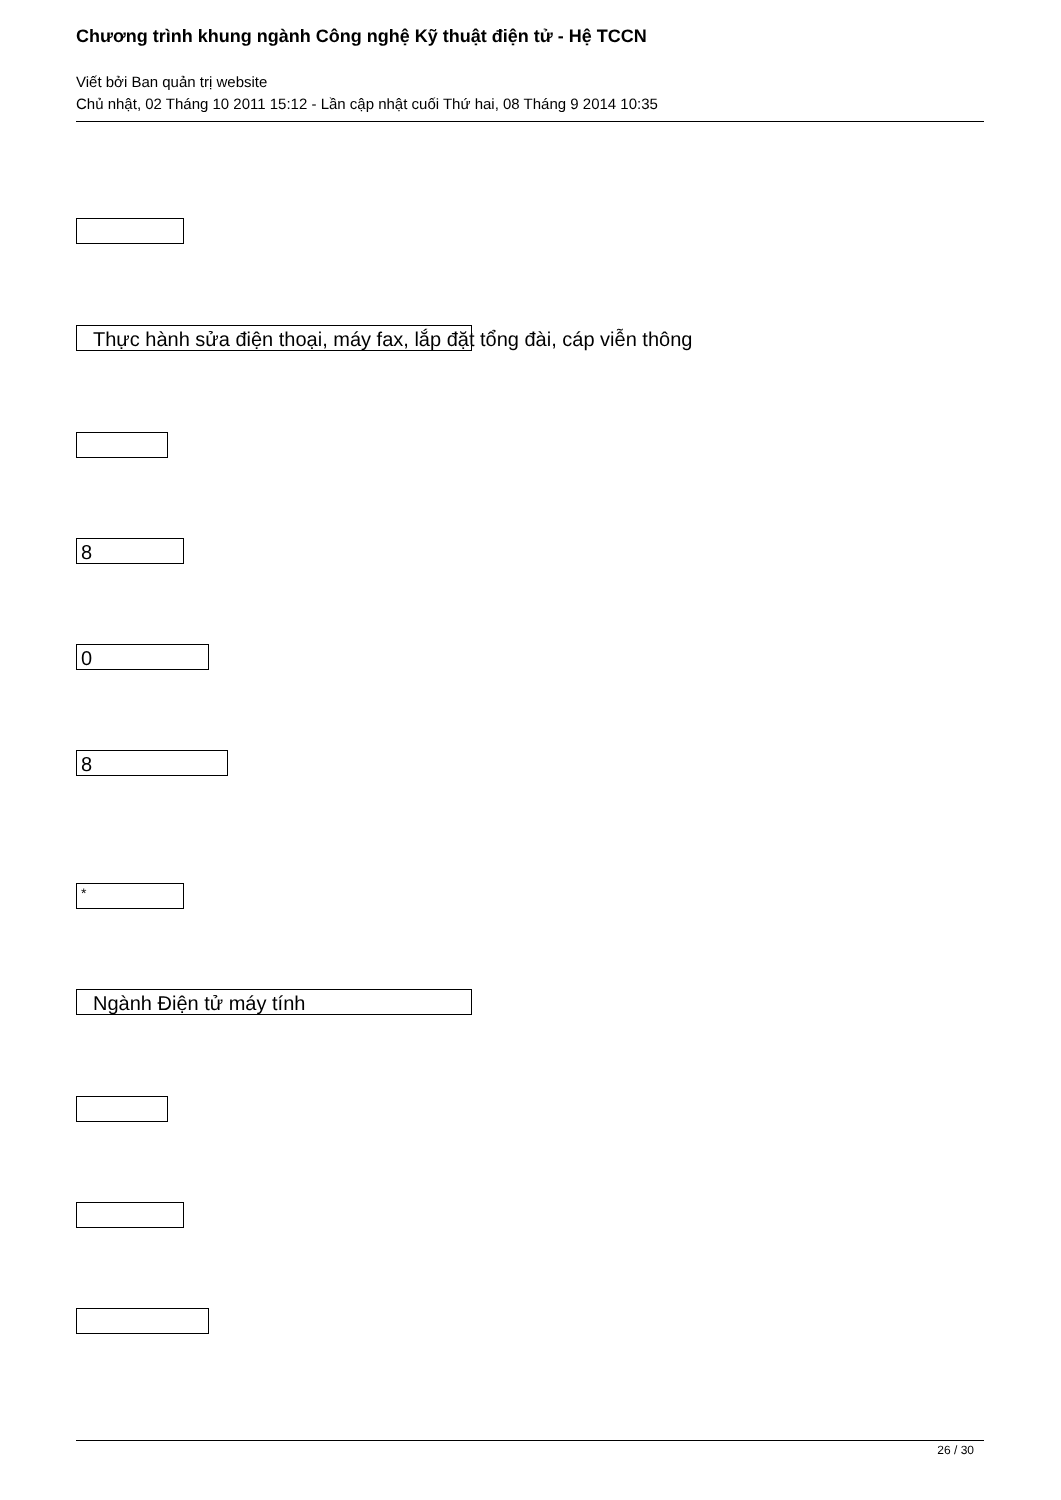Chương trình khung ngành Công nghệ Kỹ thuật điện tử - Hệ TCCN
Viết bởi Ban quản trị website
Chủ nhật, 02 Tháng 10 2011 15:12 - Lần cập nhật cuối Thứ hai, 08 Tháng 9 2014 10:35
Thực hành sửa điện thoại, máy fax, lắp đặt tổng đài, cáp viễn thông
8
0
8
*
Ngành Điện tử máy tính
26 / 30